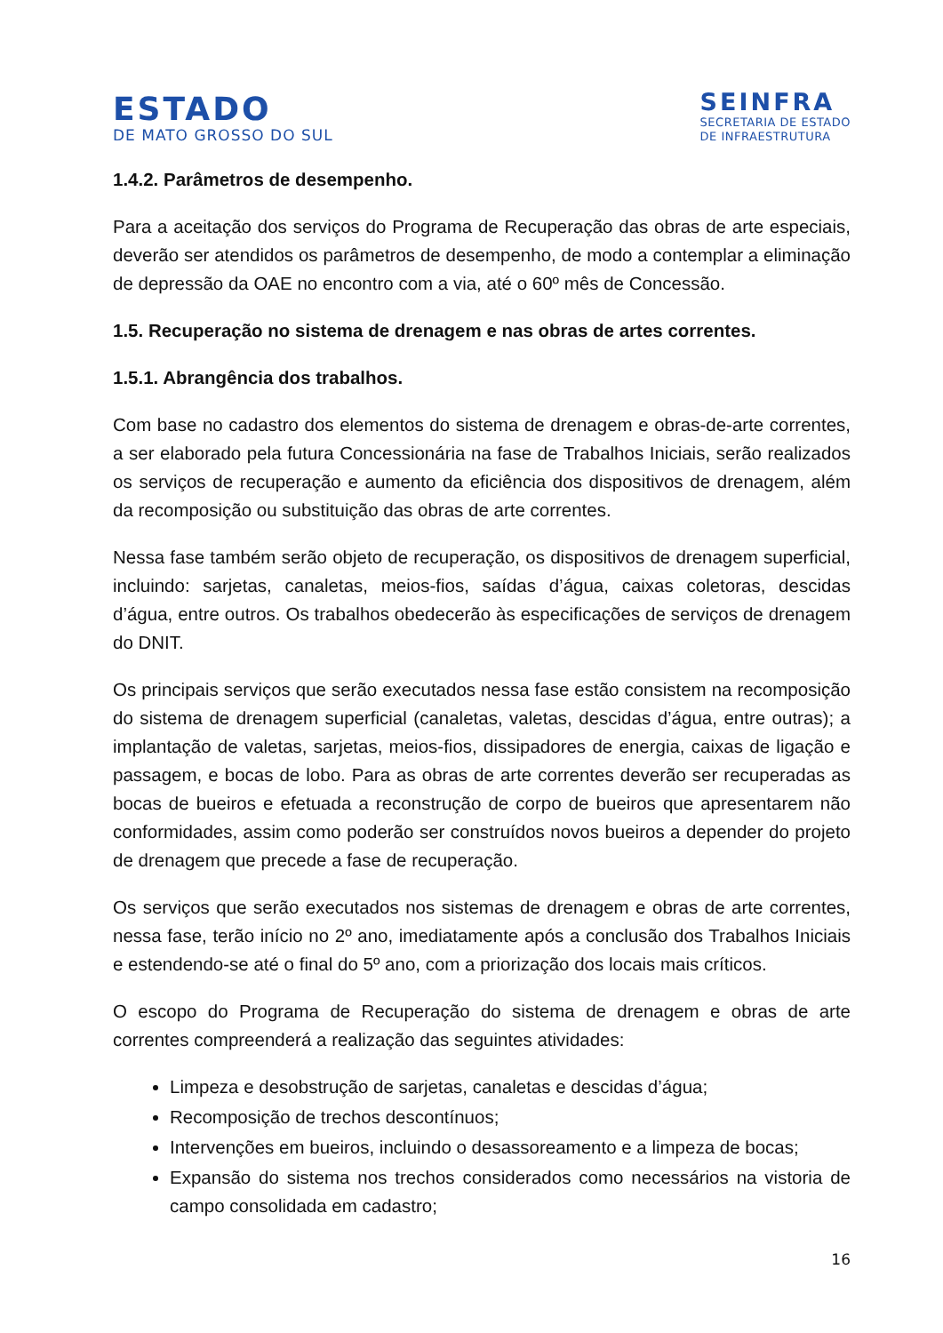ESTADO
DE MATO GROSSO DO SUL
SEINFRA
SECRETARIA DE ESTADO
DE INFRAESTRUTURA
1.4.2. Parâmetros de desempenho.
Para a aceitação dos serviços do Programa de Recuperação das obras de arte especiais, deverão ser atendidos os parâmetros de desempenho, de modo a contemplar a eliminação de depressão da OAE no encontro com a via, até o 60º mês de Concessão.
1.5. Recuperação no sistema de drenagem e nas obras de artes correntes.
1.5.1. Abrangência dos trabalhos.
Com base no cadastro dos elementos do sistema de drenagem e obras-de-arte correntes, a ser elaborado pela futura Concessionária na fase de Trabalhos Iniciais, serão realizados os serviços de recuperação e aumento da eficiência dos dispositivos de drenagem, além da recomposição ou substituição das obras de arte correntes.
Nessa fase também serão objeto de recuperação, os dispositivos de drenagem superficial, incluindo: sarjetas, canaletas, meios-fios, saídas d’água, caixas coletoras, descidas d’água, entre outros. Os trabalhos obedecerão às especificações de serviços de drenagem do DNIT.
Os principais serviços que serão executados nessa fase estão consistem na recomposição do sistema de drenagem superficial (canaletas, valetas, descidas d’água, entre outras); a implantação de valetas, sarjetas, meios-fios, dissipadores de energia, caixas de ligação e passagem, e bocas de lobo. Para as obras de arte correntes deverão ser recuperadas as bocas de bueiros e efetuada a reconstrução de corpo de bueiros que apresentarem não conformidades, assim como poderão ser construídos novos bueiros a depender do projeto de drenagem que precede a fase de recuperação.
Os serviços que serão executados nos sistemas de drenagem e obras de arte correntes, nessa fase, terão início no 2º ano, imediatamente após a conclusão dos Trabalhos Iniciais e estendendo-se até o final do 5º ano, com a priorização dos locais mais críticos.
O escopo do Programa de Recuperação do sistema de drenagem e obras de arte correntes compreenderá a realização das seguintes atividades:
Limpeza e desobstrução de sarjetas, canaletas e descidas d’água;
Recomposição de trechos descontínuos;
Intervenções em bueiros, incluindo o desassoreamento e a limpeza de bocas;
Expansão do sistema nos trechos considerados como necessários na vistoria de campo consolidada em cadastro;
16